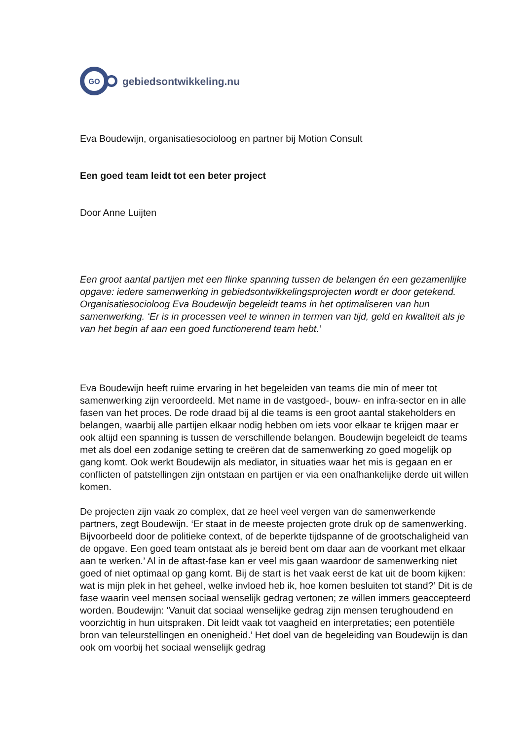GO
gebiedsontwikkeling.nu
Eva Boudewijn, organisatiesocioloog en partner bij Motion Consult
Een goed team leidt tot een beter project
Door Anne Luijten
Een groot aantal partijen met een flinke spanning tussen de belangen én een gezamenlijke opgave: iedere samenwerking in gebiedsontwikkelingsprojecten wordt er door getekend. Organisatiesocioloog Eva Boudewijn begeleidt teams in het optimaliseren van hun samenwerking. ‘Er is in processen veel te winnen in termen van tijd, geld en kwaliteit als je van het begin af aan een goed functionerend team hebt.’
Eva Boudewijn heeft ruime ervaring in het begeleiden van teams die min of meer tot samenwerking zijn veroordeeld. Met name in de vastgoed-, bouw- en infra-sector en in alle fasen van het proces. De rode draad bij al die teams is een groot aantal stakeholders en belangen, waarbij alle partijen elkaar nodig hebben om iets voor elkaar te krijgen maar er ook altijd een spanning is tussen de verschillende belangen. Boudewijn begeleidt de teams met als doel een zodanige setting te creëren dat de samenwerking zo goed mogelijk op gang komt. Ook werkt Boudewijn als mediator, in situaties waar het mis is gegaan en er conflicten of patstellingen zijn ontstaan en partijen er via een onafhankelijke derde uit willen komen.
De projecten zijn vaak zo complex, dat ze heel veel vergen van de samenwerkende partners, zegt Boudewijn. ‘Er staat in de meeste projecten grote druk op de samenwerking. Bijvoorbeeld door de politieke context, of de beperkte tijdspanne of de grootschaligheid van de opgave. Een goed team ontstaat als je bereid bent om daar aan de voorkant met elkaar aan te werken.’ Al in de aftast-fase kan er veel mis gaan waardoor de samenwerking niet goed of niet optimaal op gang komt. Bij de start is het vaak eerst de kat uit de boom kijken: wat is mijn plek in het geheel, welke invloed heb ik, hoe komen besluiten tot stand?’ Dit is de fase waarin veel mensen sociaal wenselijk gedrag vertonen; ze willen immers geaccepteerd worden. Boudewijn: ‘Vanuit dat sociaal wenselijke gedrag zijn mensen terughoudend en voorzichtig in hun uitspraken. Dit leidt vaak tot vaagheid en interpretaties; een potentiële bron van teleurstellingen en onenigheid.’ Het doel van de begeleiding van Boudewijn is dan ook om voorbij het sociaal wenselijk gedrag